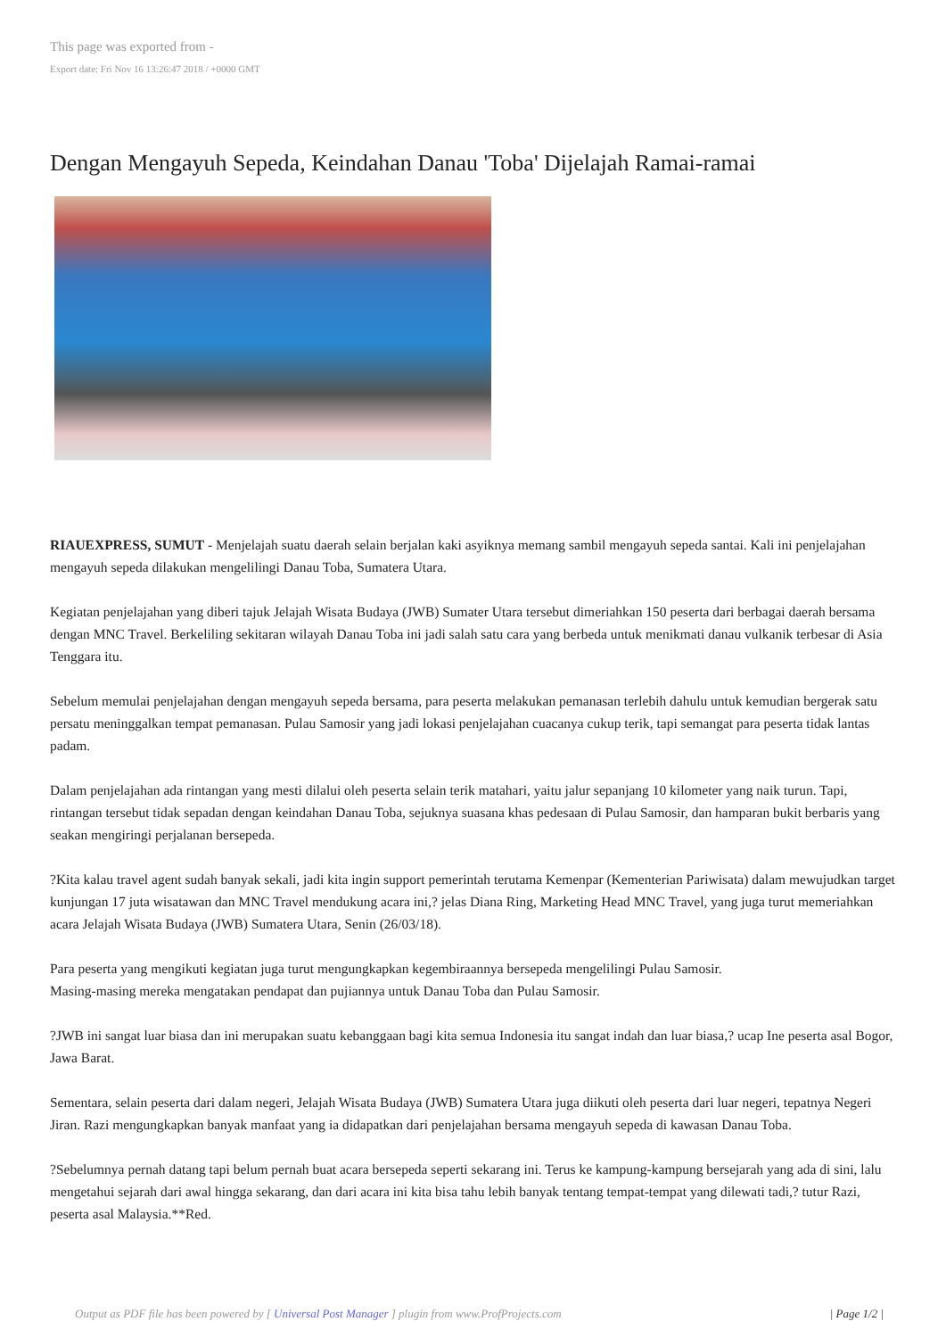This page was exported from -
Export date: Fri Nov 16 13:26:47 2018 / +0000 GMT
Dengan Mengayuh Sepeda, Keindahan Danau 'Toba' Dijelajah Ramai-ramai
RIAUEXPRESS, SUMUT - Menjelajah suatu daerah selain berjalan kaki asyiknya memang sambil mengayuh sepeda santai. Kali ini penjelajahan mengayuh sepeda dilakukan mengelilingi Danau Toba, Sumatera Utara.
Kegiatan penjelajahan yang diberi tajuk Jelajah Wisata Budaya (JWB) Sumater Utara tersebut dimeriahkan 150 peserta dari berbagai daerah bersama dengan MNC Travel. Berkeliling sekitaran wilayah Danau Toba ini jadi salah satu cara yang berbeda untuk menikmati danau vulkanik terbesar di Asia Tenggara itu.
Sebelum memulai penjelajahan dengan mengayuh sepeda bersama, para peserta melakukan pemanasan terlebih dahulu untuk kemudian bergerak satu persatu meninggalkan tempat pemanasan. Pulau Samosir yang jadi lokasi penjelajahan cuacanya cukup terik, tapi semangat para peserta tidak lantas padam.
Dalam penjelajahan ada rintangan yang mesti dilalui oleh peserta selain terik matahari, yaitu jalur sepanjang 10 kilometer yang naik turun. Tapi, rintangan tersebut tidak sepadan dengan keindahan Danau Toba, sejuknya suasana khas pedesaan di Pulau Samosir, dan hamparan bukit berbaris yang seakan mengiringi perjalanan bersepeda.
?Kita kalau travel agent sudah banyak sekali, jadi kita ingin support pemerintah terutama Kemenpar (Kementerian Pariwisata) dalam mewujudkan target kunjungan 17 juta wisatawan dan MNC Travel mendukung acara ini,? jelas Diana Ring, Marketing Head MNC Travel, yang juga turut memeriahkan acara Jelajah Wisata Budaya (JWB) Sumatera Utara, Senin (26/03/18).
Para peserta yang mengikuti kegiatan juga turut mengungkapkan kegembiraannya bersepeda mengelilingi Pulau Samosir.
Masing-masing mereka mengatakan pendapat dan pujiannya untuk Danau Toba dan Pulau Samosir.
?JWB ini sangat luar biasa dan ini merupakan suatu kebanggaan bagi kita semua Indonesia itu sangat indah dan luar biasa,? ucap Ine peserta asal Bogor, Jawa Barat.
Sementara, selain peserta dari dalam negeri, Jelajah Wisata Budaya (JWB) Sumatera Utara juga diikuti oleh peserta dari luar negeri, tepatnya Negeri Jiran. Razi mengungkapkan banyak manfaat yang ia didapatkan dari penjelajahan bersama mengayuh sepeda di kawasan Danau Toba.
?Sebelumnya pernah datang tapi belum pernah buat acara bersepeda seperti sekarang ini. Terus ke kampung-kampung bersejarah yang ada di sini, lalu mengetahui sejarah dari awal hingga sekarang, dan dari acara ini kita bisa tahu lebih banyak tentang tempat-tempat yang dilewati tadi,? tutur Razi, peserta asal Malaysia.**Red.
Output as PDF file has been powered by [ Universal Post Manager ] plugin from www.ProfProjects.com | Page 1/2 |